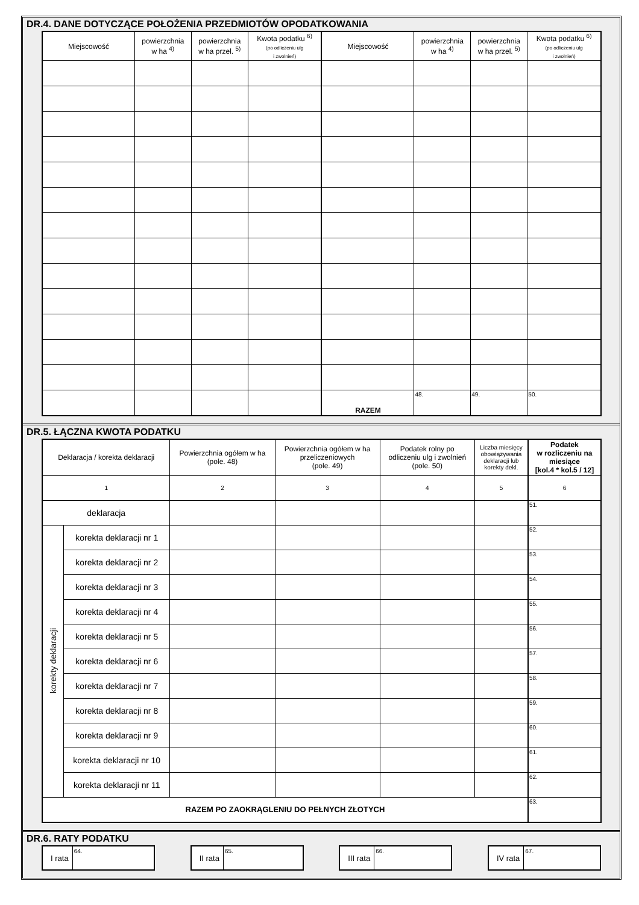DR.4. DANE DOTYCZĄCE POŁOŻENIA PRZEDMIOTÓW OPODATKOWANIA
| Miejscowość | powierzchnia w ha <sup>4)</sup> | powierzchnia w ha przel. <sup>5)</sup> | Kwota podatku <sup>6)</sup> (po odliczeniu ulg i zwolnień) | Miejscowość | powierzchnia w ha <sup>4)</sup> | powierzchnia w ha przel. <sup>5)</sup> | Kwota podatku <sup>6)</sup> (po odliczeniu ulg i zwolnień) |
| --- | --- | --- | --- | --- | --- | --- | --- |
| | | | | RAZEM | 48. | 49. | 50. |
DR.5. ŁĄCZNA KWOTA PODATKU
| Deklaracja / korekta deklaracji | | Powierzchnia ogółem w ha (pole. 48) | Powierzchnia ogółem w ha przeliczeniowych (pole. 49) | Podatek rolny po odliczeniu ulg i zwolnień (pole. 50) | Liczba miesięcy obowiązywania deklaracji lub korekty dekl. | Podatek w rozliczeniu na miesiące [kol.4 * kol.5 / 12] |
| --- | --- | --- | --- | --- | --- | --- |
| 1 | | 2 | 3 | 4 | 5 | 6 |
| deklaracja | | | | | | 51. |
| korekty deklaracji | korekta deklaracji nr 1 | | | | | 52. |
| | korekta deklaracji nr 2 | | | | | 53. |
| | korekta deklaracji nr 3 | | | | | 54. |
| | korekta deklaracji nr 4 | | | | | 55. |
| | korekta deklaracji nr 5 | | | | | 56. |
| | korekta deklaracji nr 6 | | | | | 57. |
| | korekta deklaracji nr 7 | | | | | 58. |
| | korekta deklaracji nr 8 | | | | | 59. |
| | korekta deklaracji nr 9 | | | | | 60. |
| | korekta deklaracji nr 10 | | | | | 61. |
| | korekta deklaracji nr 11 | | | | | 62. |
| RAZEM PO ZAOKRĄGLENIU DO PEŁNYCH ZŁOTYCH | | | | | | 63. |
DR.6. RATY PODATKU
I rata
64.
II rata
65.
III rata
66.
IV rata
67.